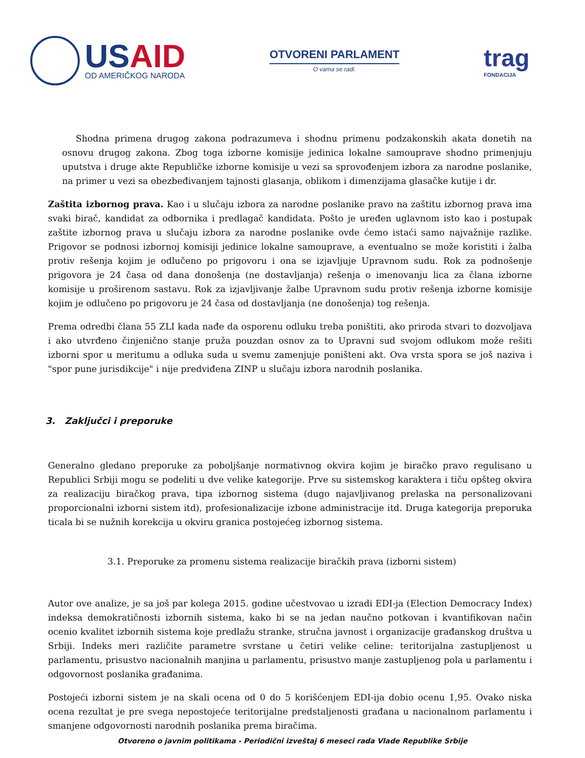USAID
OD AMERIČKOG NARODA
OTVORENI PARLAMENT
O vama se radi.
trag
FONDACIJA
Shodna primena drugog zakona podrazumeva i shodnu primenu podzakonskih akata donetih na osnovu drugog zakona. Zbog toga izborne komisije jedinica lokalne samouprave shodno primenjuju uputstva i druge akte Republičke izborne komisije u vezi sa sprovođenjem izbora za narodne poslanike, na primer u vezi sa obezbeđivanjem tajnosti glasanja, oblikom i dimenzijama glasačke kutije i dr.
Zaštita izbornog prava. Kao i u slučaju izbora za narodne poslanike pravo na zaštitu izbornog prava ima svaki birač, kandidat za odbornika i predlagač kandidata. Pošto je uređen uglavnom isto kao i postupak zaštite izbornog prava u slučaju izbora za narodne poslanike ovde ćemo istaći samo najvažnije razlike. Prigovor se podnosi izbornoj komisiji jedinice lokalne samouprave, a eventualno se može koristiti i žalba protiv rešenja kojim je odlučeno po prigovoru i ona se izjavljuje Upravnom sudu. Rok za podnošenje prigovora je 24 časa od dana donošenja (ne dostavljanja) rešenja o imenovanju lica za člana izborne komisije u proširenom sastavu. Rok za izjavljivanje žalbe Upravnom sudu protiv rešenja izborne komisije kojim je odlučeno po prigovoru je 24 časa od dostavljanja (ne donošenja) tog rešenja.
Prema odredbi člana 55 ZLI kada nađe da osporenu odluku treba poništiti, ako priroda stvari to dozvoljava i ako utvrđeno činjenično stanje pruža pouzdan osnov za to Upravni sud svojom odlukom može rešiti izborni spor u meritumu a odluka suda u svemu zamenjuje poništeni akt. Ova vrsta spora se još naziva i "spor pune jurisdikcije" i nije predviđena ZINP u slučaju izbora narodnih poslanika.
3. Zaključci i preporuke
Generalno gledano preporuke za poboljšanje normativnog okvira kojim je biračko pravo regulisano u Republici Srbiji mogu se podeliti u dve velike kategorije. Prve su sistemskog karaktera i tiču opšteg okvira za realizaciju biračkog prava, tipa izbornog sistema (dugo najavljivanog prelaska na personalizovani proporcionalni izborni sistem itd), profesionalizacije izbone administracije itd. Druga kategorija preporuka ticala bi se nužnih korekcija u okviru granica postojećeg izbornog sistema.
3.1. Preporuke za promenu sistema realizacije biračkih prava (izborni sistem)
Autor ove analize, je sa još par kolega 2015. godine učestvovao u izradi EDI-ja (Election Democracy Index) indeksa demokratičnosti izbornih sistema, kako bi se na jedan naučno potkovan i kvantifikovan način ocenio kvalitet izbornih sistema koje predlažu stranke, stručna javnost i organizacije građanskog društva u Srbiji. Indeks meri različite parametre svrstane u četiri velike celine: teritorijalna zastupljenost u parlamentu, prisustvo nacionalnih manjina u parlamentu, prisustvo manje zastupljenog pola u parlamentu i odgovornost poslanika građanima.
Postojeći izborni sistem je na skali ocena od 0 do 5 korišćenjem EDI-ija dobio ocenu 1,95. Ovako niska ocena rezultat je pre svega nepostojeće teritorijalne predstaljenosti građana u nacionalnom parlamentu i smanjene odgovornosti narodnih poslanika prema biračima.
Otvoreno o javnim politikama - Periodični izveštaj 6 meseci rada Vlade Republike Srbije